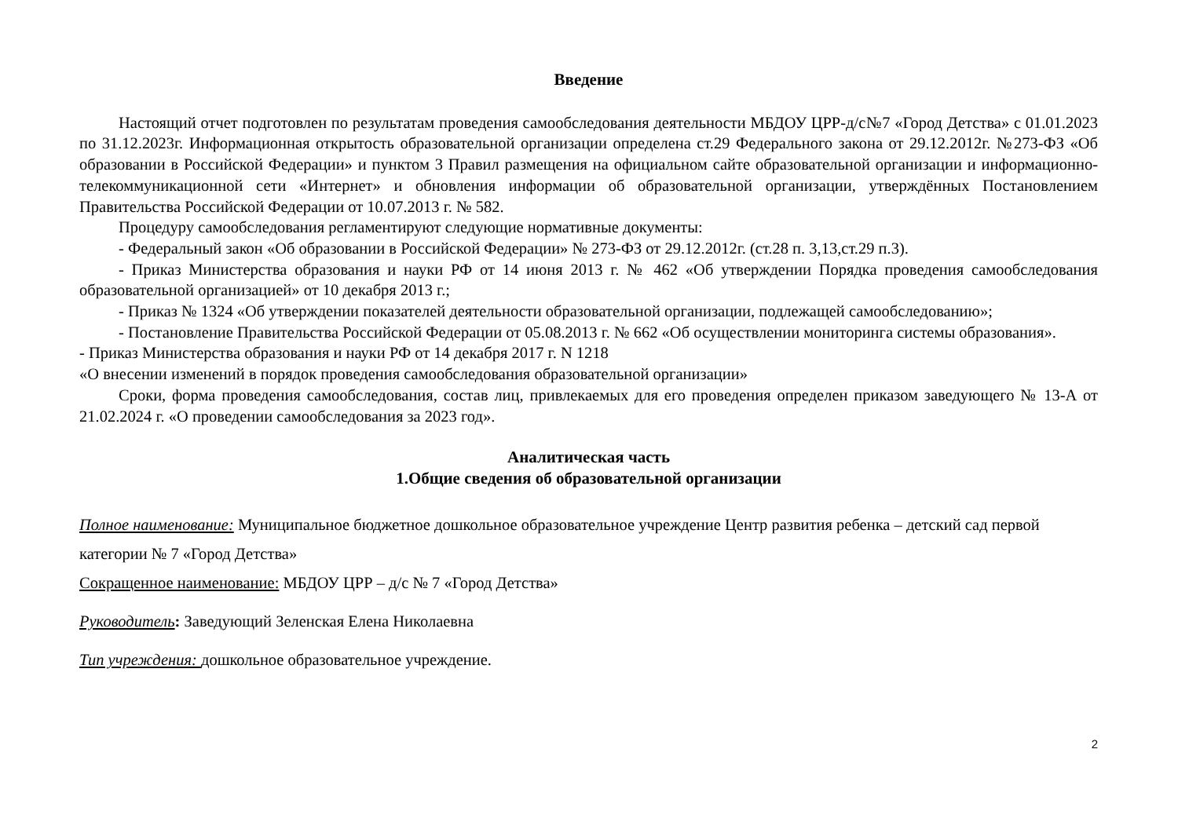Введение
Настоящий отчет подготовлен по результатам проведения самообследования деятельности МБДОУ ЦРР-д/с№7 «Город Детства» с 01.01.2023 по 31.12.2023г. Информационная открытость образовательной организации определена ст.29 Федерального закона от 29.12.2012г. №273-ФЗ «Об образовании в Российской Федерации» и пунктом 3 Правил размещения на официальном сайте образовательной организации и информационно-телекоммуникационной сети «Интернет» и обновления информации об образовательной организации, утверждённых Постановлением Правительства Российской Федерации от 10.07.2013 г. № 582.
Процедуру самообследования регламентируют следующие нормативные документы:
- Федеральный закон «Об образовании в Российской Федерации» № 273-ФЗ от 29.12.2012г. (ст.28 п. 3,13,ст.29 п.3).
- Приказ Министерства образования и науки РФ от 14 июня 2013 г. № 462 «Об утверждении Порядка проведения самообследования образовательной организацией» от 10 декабря 2013 г.;
- Приказ № 1324 «Об утверждении показателей деятельности образовательной организации, подлежащей самообследованию»;
- Постановление Правительства Российской Федерации от 05.08.2013 г. № 662 «Об осуществлении мониторинга системы образования».
- Приказ Министерства образования и науки РФ от 14 декабря 2017 г. N 1218
«О внесении изменений в порядок проведения самообследования образовательной организации»
Сроки, форма проведения самообследования, состав лиц, привлекаемых для его проведения определен приказом заведующего № 13-А от 21.02.2024 г. «О проведении самообследования за 2023 год».
Аналитическая часть
1.Общие сведения об образовательной организации
Полное наименование: Муниципальное бюджетное дошкольное образовательное учреждение Центр развития ребенка – детский сад первой категории № 7 «Город Детства»
Сокращенное наименование: МБДОУ ЦРР – д/с № 7 «Город Детства»
Руководитель: Заведующий Зеленская Елена Николаевна
Тип учреждения: дошкольное образовательное учреждение.
2